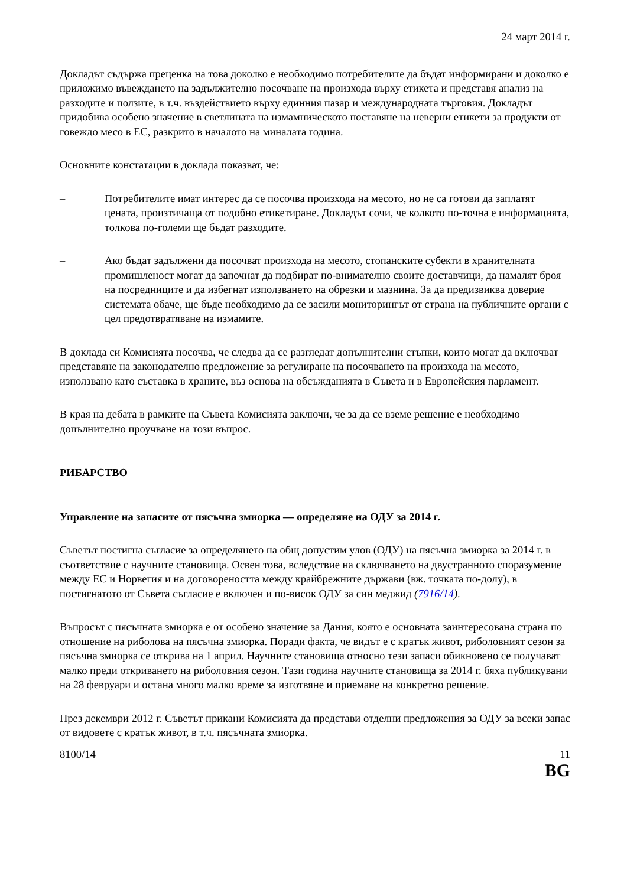24 март 2014 г.
Докладът съдържа преценка на това доколко е необходимо потребителите да бъдат информирани и доколко е приложимо въвеждането на задължително посочване на произхода върху етикета и представя анализ на разходите и ползите, в т.ч. въздействието върху единния пазар и международната търговия. Докладът придобива особено значение в светлината на измамническото поставяне на неверни етикети за продукти от говеждо месо в ЕС, разкрито в началото на миналата година.
Основните констатации в доклада показват, че:
– Потребителите имат интерес да се посочва произхода на месото, но не са готови да заплатят цената, произтичаща от подобно етикетиране. Докладът сочи, че колкото по-точна е информацията, толкова по-големи ще бъдат разходите.
– Ако бъдат задължени да посочват произхода на месото, стопанските субекти в хранителната промишленост могат да започнат да подбират по-внимателно своите доставчици, да намалят броя на посредниците и да избегнат използването на обрезки и мазнина. За да предизвиква доверие системата обаче, ще бъде необходимо да се засили мониторингът от страна на публичните органи с цел предотвратяване на измамите.
В доклада си Комисията посочва, че следва да се разгледат допълнителни стъпки, които могат да включват представяне на законодателно предложение за регулиране на посочването на произхода на месото, използвано като съставка в храните, въз основа на обсъжданията в Съвета и в Европейския парламент.
В края на дебата в рамките на Съвета Комисията заключи, че за да се вземе решение е необходимо допълнително проучване на този въпрос.
РИБАРСТВО
Управление на запасите от пясъчна змиорка — определяне на ОДУ за 2014 г.
Съветът постигна съгласие за определянето на общ допустим улов (ОДУ) на пясъчна змиорка за 2014 г. в съответствие с научните становища. Освен това, вследствие на сключването на двустранното споразумение между ЕС и Норвегия и на договореността между крайбрежните държави (вж. точката по-долу), в постигнатото от Съвета съгласие е включен и по-висок ОДУ за син меджид (7916/14).
Въпросът с пясъчната змиорка е от особено значение за Дания, която е основната заинтересована страна по отношение на риболова на пясъчна змиорка. Поради факта, че видът е с кратък живот, риболовният сезон за пясъчна змиорка се открива на 1 април. Научните становища относно тези запаси обикновено се получават малко преди откриването на риболовния сезон. Тази година научните становища за 2014 г. бяха публикувани на 28 февруари и остана много малко време за изготвяне и приемане на конкретно решение.
През декември 2012 г. Съветът прикани Комисията да представи отделни предложения за ОДУ за всеки запас от видовете с кратък живот, в т.ч. пясъчната змиорка.
8100/14 11
BG